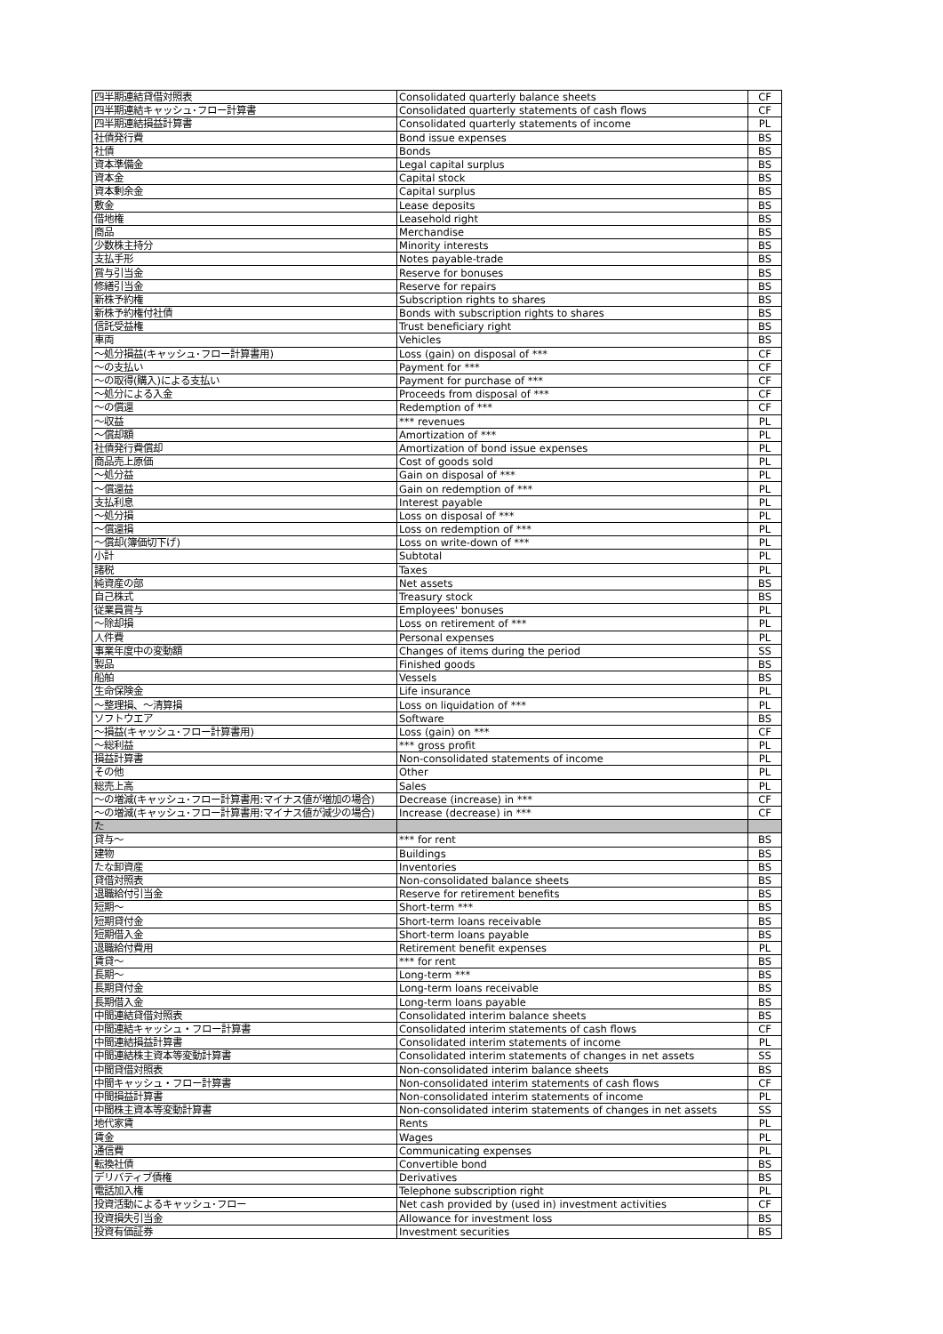| 四半期連結貸借対照表 | Consolidated quarterly balance sheets | CF |
| 四半期連結キャッシュ･フロー計算書 | Consolidated quarterly statements of cash flows | CF |
| 四半期連結損益計算書 | Consolidated quarterly statements of income | PL |
| 社債発行費 | Bond issue expenses | BS |
| 社債 | Bonds | BS |
| 資本準備金 | Legal capital surplus | BS |
| 資本金 | Capital stock | BS |
| 資本剰余金 | Capital surplus | BS |
| 敷金 | Lease deposits | BS |
| 借地権 | Leasehold right | BS |
| 商品 | Merchandise | BS |
| 少数株主持分 | Minority interests | BS |
| 支払手形 | Notes payable-trade | BS |
| 賞与引当金 | Reserve for bonuses | BS |
| 修繕引当金 | Reserve for repairs | BS |
| 新株予約権 | Subscription rights to shares | BS |
| 新株予約権付社債 | Bonds with subscription rights to shares | BS |
| 信託受益権 | Trust beneficiary right | BS |
| 車両 | Vehicles | BS |
| ～処分損益(キャッシュ･フロー計算書用) | Loss (gain) on disposal of *** | CF |
| ～の支払い | Payment for *** | CF |
| ～の取得(購入)による支払い | Payment for purchase of *** | CF |
| ～処分による入金 | Proceeds from disposal of *** | CF |
| ～の償還 | Redemption of *** | CF |
| ～収益 | *** revenues | PL |
| ～償却額 | Amortization of *** | PL |
| 社債発行費償却 | Amortization of bond issue expenses | PL |
| 商品売上原価 | Cost of goods sold | PL |
| ～処分益 | Gain on disposal of *** | PL |
| ～償還益 | Gain on redemption of *** | PL |
| 支払利息 | Interest payable | PL |
| ～処分損 | Loss on disposal of *** | PL |
| ～償還損 | Loss on redemption of *** | PL |
| ～償却(簿価切下げ) | Loss on write-down of *** | PL |
| 小計 | Subtotal | PL |
| 諸税 | Taxes | PL |
| 純資産の部 | Net assets | BS |
| 自己株式 | Treasury stock | BS |
| 従業員賞与 | Employees' bonuses | PL |
| ～除却損 | Loss on retirement of *** | PL |
| 人件費 | Personal expenses | PL |
| 事業年度中の変動額 | Changes of items during the period | SS |
| 製品 | Finished goods | BS |
| 船舶 | Vessels | BS |
| 生命保険金 | Life insurance | PL |
| ～整理損、～清算損 | Loss on liquidation of *** | PL |
| ソフトウエア | Software | BS |
| ～損益(キャッシュ･フロー計算書用) | Loss (gain) on *** | CF |
| ～総利益 | *** gross profit | PL |
| 損益計算書 | Non-consolidated statements of income | PL |
| その他 | Other | PL |
| 総売上高 | Sales | PL |
| ～の増減(キャッシュ･フロー計算書用:マイナス値が増加の場合) | Decrease (increase) in *** | CF |
| ～の増減(キャッシュ･フロー計算書用:マイナス値が減少の場合) | Increase (decrease) in *** | CF |
| た | | |
| 貸与～ | *** for rent | BS |
| 建物 | Buildings | BS |
| たな卸資産 | Inventories | BS |
| 貸借対照表 | Non-consolidated balance sheets | BS |
| 退職給付引当金 | Reserve for retirement benefits | BS |
| 短期～ | Short-term *** | BS |
| 短期貸付金 | Short-term loans receivable | BS |
| 短期借入金 | Short-term loans payable | BS |
| 退職給付費用 | Retirement benefit expenses | PL |
| 賃貸～ | *** for rent | BS |
| 長期～ | Long-term *** | BS |
| 長期貸付金 | Long-term loans receivable | BS |
| 長期借入金 | Long-term loans payable | BS |
| 中間連結貸借対照表 | Consolidated interim balance sheets | BS |
| 中間連結キャッシュ・フロー計算書 | Consolidated interim statements of cash flows | CF |
| 中間連結損益計算書 | Consolidated interim statements of income | PL |
| 中間連結株主資本等変動計算書 | Consolidated interim statements of changes in net assets | SS |
| 中間貸借対照表 | Non-consolidated interim balance sheets | BS |
| 中間キャッシュ・フロー計算書 | Non-consolidated interim statements of cash flows | CF |
| 中間損益計算書 | Non-consolidated interim statements of income | PL |
| 中間株主資本等変動計算書 | Non-consolidated interim statements of changes in net assets | SS |
| 地代家賃 | Rents | PL |
| 賃金 | Wages | PL |
| 通信費 | Communicating expenses | PL |
| 転換社債 | Convertible bond | BS |
| デリバティブ債権 | Derivatives | BS |
| 電話加入権 | Telephone subscription right | PL |
| 投資活動によるキャッシュ･フロー | Net cash provided by (used in) investment activities | CF |
| 投資損失引当金 | Allowance for investment loss | BS |
| 投資有価証券 | Investment securities | BS |